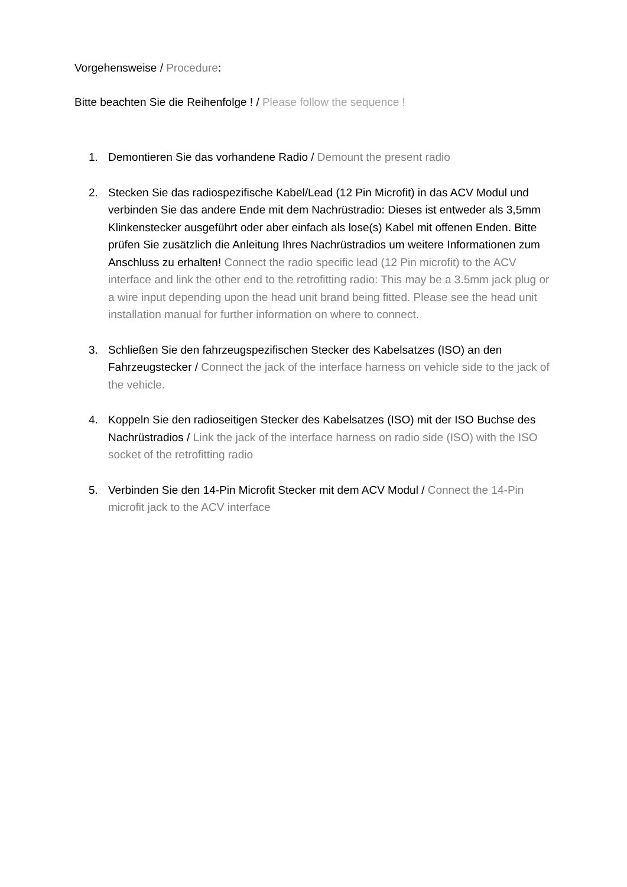Vorgehensweise / Procedure:
Bitte beachten Sie die Reihenfolge ! / Please follow the sequence !
1. Demontieren Sie das vorhandene Radio / Demount the present radio
2. Stecken Sie das radiospezifische Kabel/Lead (12 Pin Microfit) in das ACV Modul und verbinden Sie das andere Ende mit dem Nachrüstradio: Dieses ist entweder als 3,5mm Klinkenstecker ausgeführt oder aber einfach als lose(s) Kabel mit offenen Enden. Bitte prüfen Sie zusätzlich die Anleitung Ihres Nachrüstradios um weitere Informationen zum Anschluss zu erhalten! Connect the radio specific lead (12 Pin microfit) to the ACV interface and link the other end to the retrofitting radio: This may be a 3.5mm jack plug or a wire input depending upon the head unit brand being fitted. Please see the head unit installation manual for further information on where to connect.
3. Schließen Sie den fahrzeugspezifischen Stecker des Kabelsatzes (ISO) an den Fahrzeugstecker / Connect the jack of the interface harness on vehicle side to the jack of the vehicle.
4. Koppeln Sie den radioseitigen Stecker des Kabelsatzes (ISO) mit der ISO Buchse des Nachrüstradios / Link the jack of the interface harness on radio side (ISO) with the ISO socket of the retrofitting radio
5. Verbinden Sie den 14-Pin Microfit Stecker mit dem ACV Modul / Connect the 14-Pin microfit jack to the ACV interface